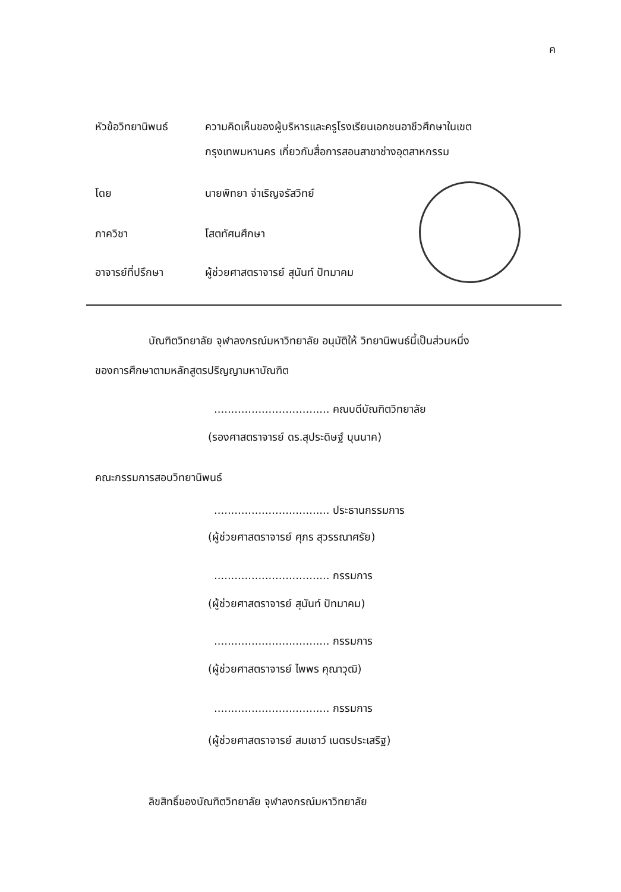ค
หัวข้อวิทยานิพนธ์ ความคิดเห็นของผู้บริหารและครูโรงเรียนเอกชนอาชีวศึกษาในเขต
กรุงเทพมหานคร เกี่ยวกับสื่อการสอนสาขาช่างอุตสาหกรรม
โดย นายพิทยา จำเริญจรัสวิทย์
ภาควิชา โสตทัศนศึกษา
อาจารย์ที่ปรึกษา ผู้ช่วยศาสตราจารย์ สุนันท์ ปัทมาคม
บัณฑิตวิทยาลัย จุฬาลงกรณ์มหาวิทยาลัย อนุมัติให้ วิทยานิพนธ์นี้เป็นส่วนหนึ่ง
ของการศึกษาตามหลักสูตรปริญญามหาบัณฑิต
.................................. คณบดีบัณฑิตวิทยาลัย
(รองศาสตราจารย์ ดร.สุประดิษฐ์ บุนนาค)
คณะกรรมการสอบวิทยานิพนธ์
.................................. ประธานกรรมการ
(ผู้ช่วยศาสตราจารย์ ศุภร สุวรรณาศรัย)
.................................. กรรมการ
(ผู้ช่วยศาสตราจารย์ สุนันท์ ปัทมาคม)
.................................. กรรมการ
(ผู้ช่วยศาสตราจารย์ ไพพร คุณาวุฒิ)
.................................. กรรมการ
(ผู้ช่วยศาสตราจารย์ สมเชาว์ เนตรประเสริฐ)
ลิขสิทธิ์ของบัณฑิตวิทยาลัย จุฬาลงกรณ์มหาวิทยาลัย